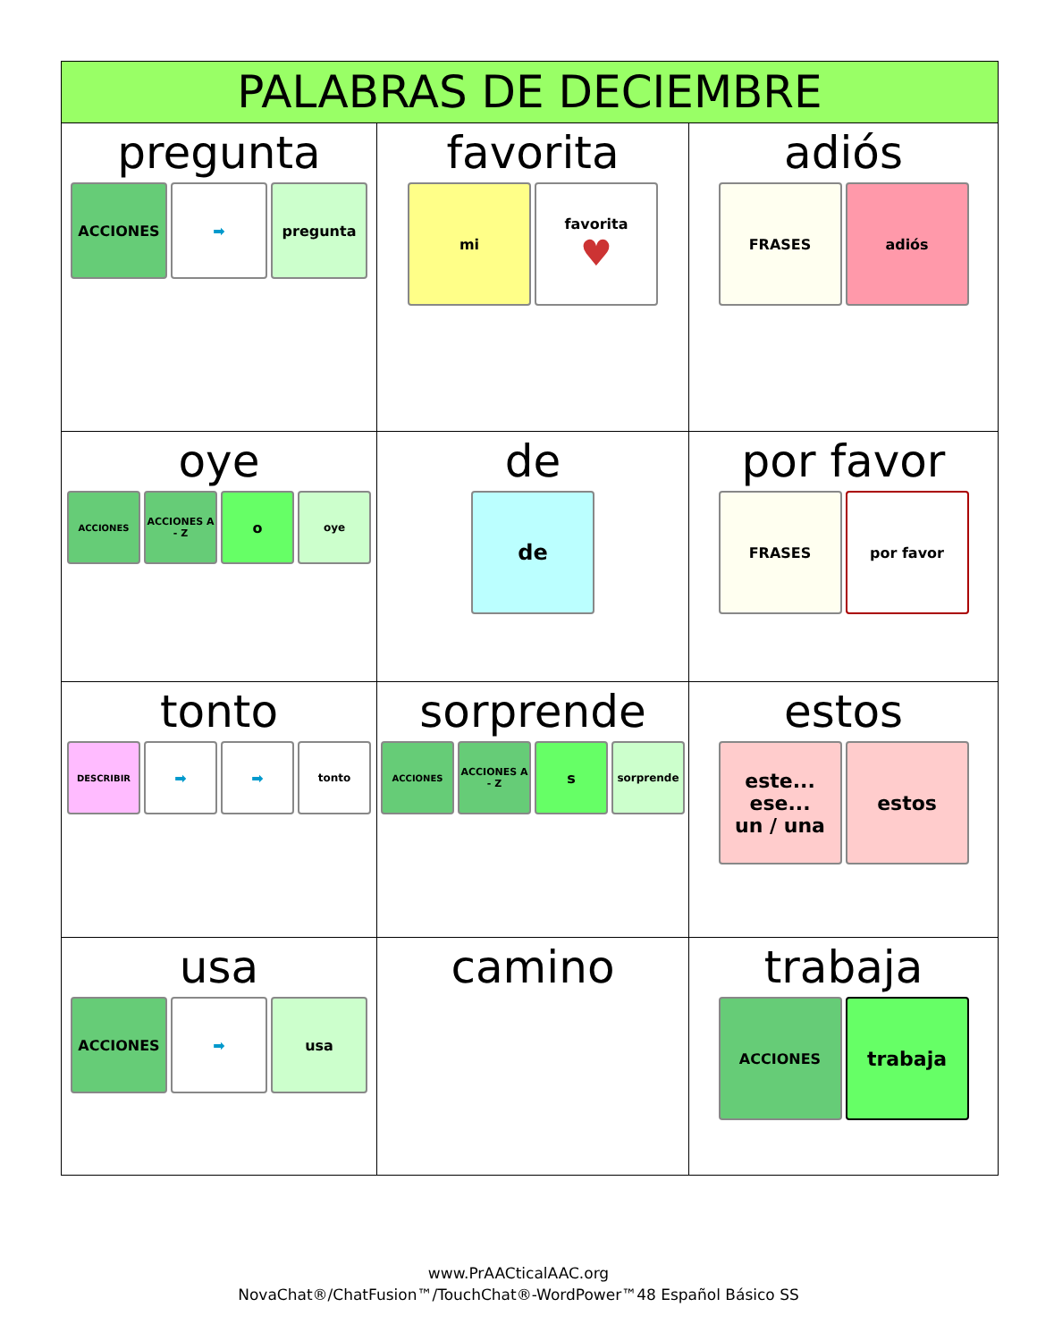| PALABRAS DE DECIEMBRE | | |
| --- | --- | --- |
| pregunta ACCIONES ➡ pregunta | favorita mi favorita ♥ | adiós FRASES adiós |
| oye ACCIONES ACCIONES A - Z o oye | de de | por favor FRASES por favor |
| tonto DESCRIBIR ➡ ➡ tonto | sorprende ACCIONES ACCIONES A - Z s sorprende | estos este... ese... un / una estos |
| usa ACCIONES ➡ usa | camino | trabaja ACCIONES trabaja |
www.PrAACticalAAC.org
NovaChat®/ChatFusion™/TouchChat®-WordPower™48 Español Básico SS